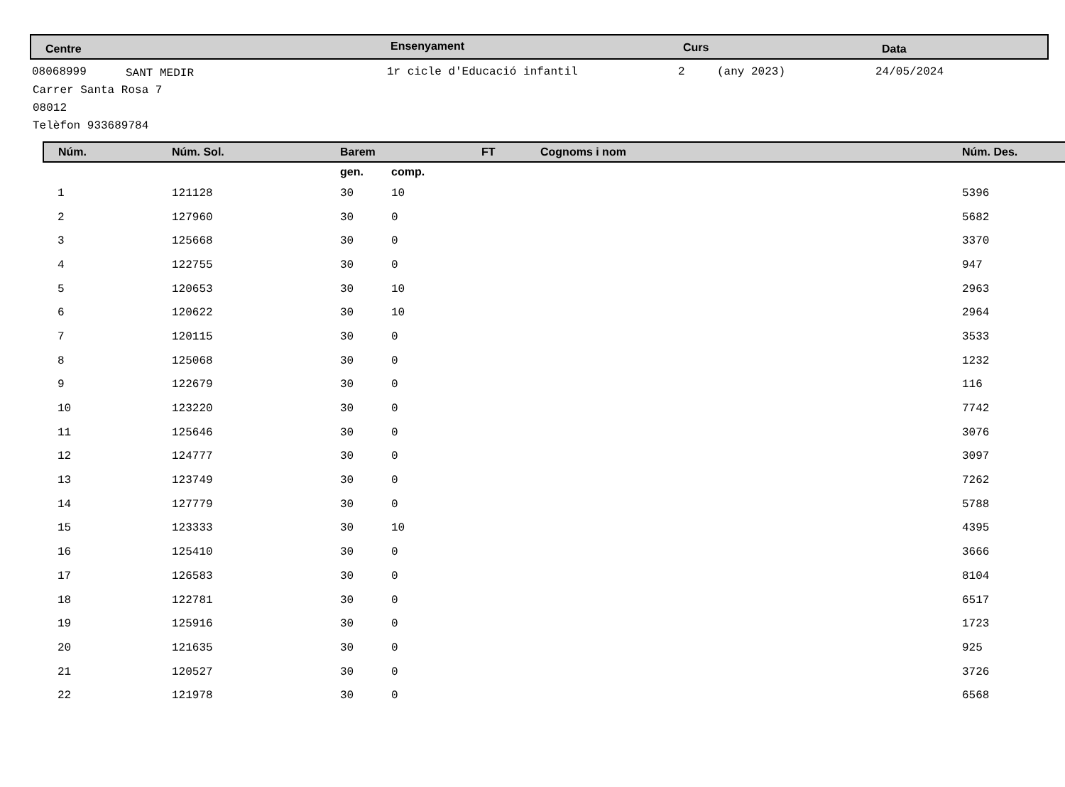Centre Ensenyament Curs Data
08068999 SANT MEDIR 1r cicle d'Educació infantil 2 (any 2023) 24/05/2024
Carrer Santa Rosa 7
08012
Telèfon 933689784
| Núm. | Núm. Sol. | Barem | | FT | Cognoms i nom | Núm. Des. |
| --- | --- | --- | --- | --- | --- | --- |
| | | gen. | comp. | | | |
| 1 | 121128 | 30 | 10 | | | 5396 |
| 2 | 127960 | 30 | 0 | | | 5682 |
| 3 | 125668 | 30 | 0 | | | 3370 |
| 4 | 122755 | 30 | 0 | | | 947 |
| 5 | 120653 | 30 | 10 | | | 2963 |
| 6 | 120622 | 30 | 10 | | | 2964 |
| 7 | 120115 | 30 | 0 | | | 3533 |
| 8 | 125068 | 30 | 0 | | | 1232 |
| 9 | 122679 | 30 | 0 | | | 116 |
| 10 | 123220 | 30 | 0 | | | 7742 |
| 11 | 125646 | 30 | 0 | | | 3076 |
| 12 | 124777 | 30 | 0 | | | 3097 |
| 13 | 123749 | 30 | 0 | | | 7262 |
| 14 | 127779 | 30 | 0 | | | 5788 |
| 15 | 123333 | 30 | 10 | | | 4395 |
| 16 | 125410 | 30 | 0 | | | 3666 |
| 17 | 126583 | 30 | 0 | | | 8104 |
| 18 | 122781 | 30 | 0 | | | 6517 |
| 19 | 125916 | 30 | 0 | | | 1723 |
| 20 | 121635 | 30 | 0 | | | 925 |
| 21 | 120527 | 30 | 0 | | | 3726 |
| 22 | 121978 | 30 | 0 | | | 6568 |